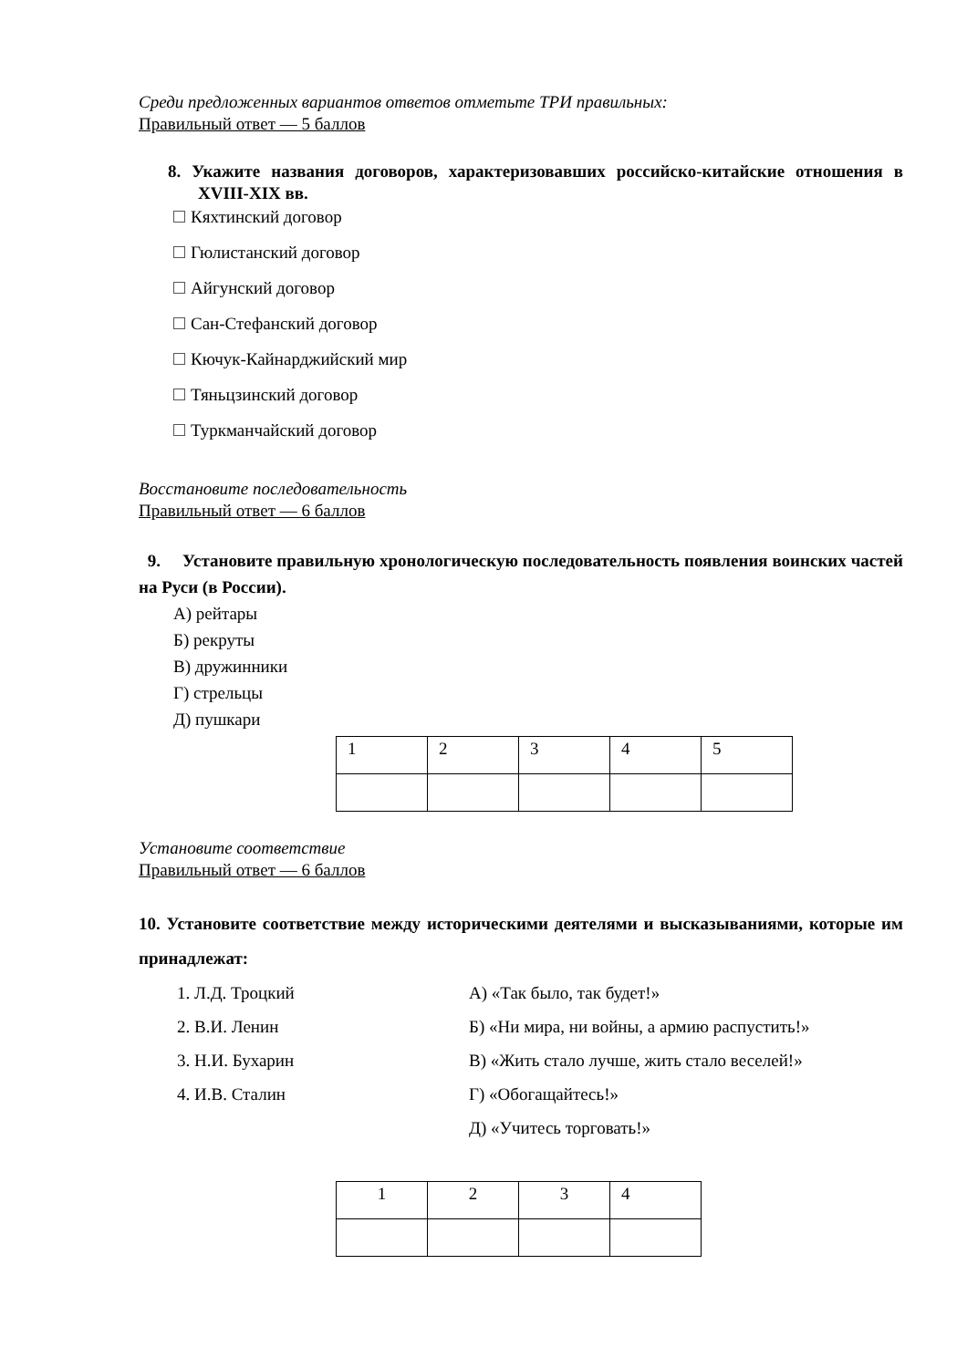Среди предложенных вариантов ответов отметьте ТРИ правильных:
Правильный ответ — 5 баллов
8. Укажите названия договоров, характеризовавших российско-китайские отношения в XVIII-XIX вв.
Кяхтинский договор
Гюлистанский договор
Айгунский договор
Сан-Стефанский договор
Кючук-Кайнарджийский мир
Тяньцзинский договор
Туркманчайский договор
Восстановите последовательность
Правильный ответ — 6 баллов
9. Установите правильную хронологическую последовательность появления воинских частей на Руси (в России).
А) рейтары
Б) рекруты
В) дружинники
Г) стрельцы
Д) пушкари
| 1 | 2 | 3 | 4 | 5 |
Установите соответствие
Правильный ответ — 6 баллов
10. Установите соответствие между историческими деятелями и высказываниями, которые им принадлежат:
1. Л.Д. Троцкий А) «Так было, так будет!»
2. В.И. Ленин Б) «Ни мира, ни войны, а армию распустить!»
3. Н.И. Бухарин В) «Жить стало лучше, жить стало веселей!»
4. И.В. Сталин Г) «Обогащайтесь!»
Д) «Учитесь торговать!»
| 1 | 2 | 3 | 4 |